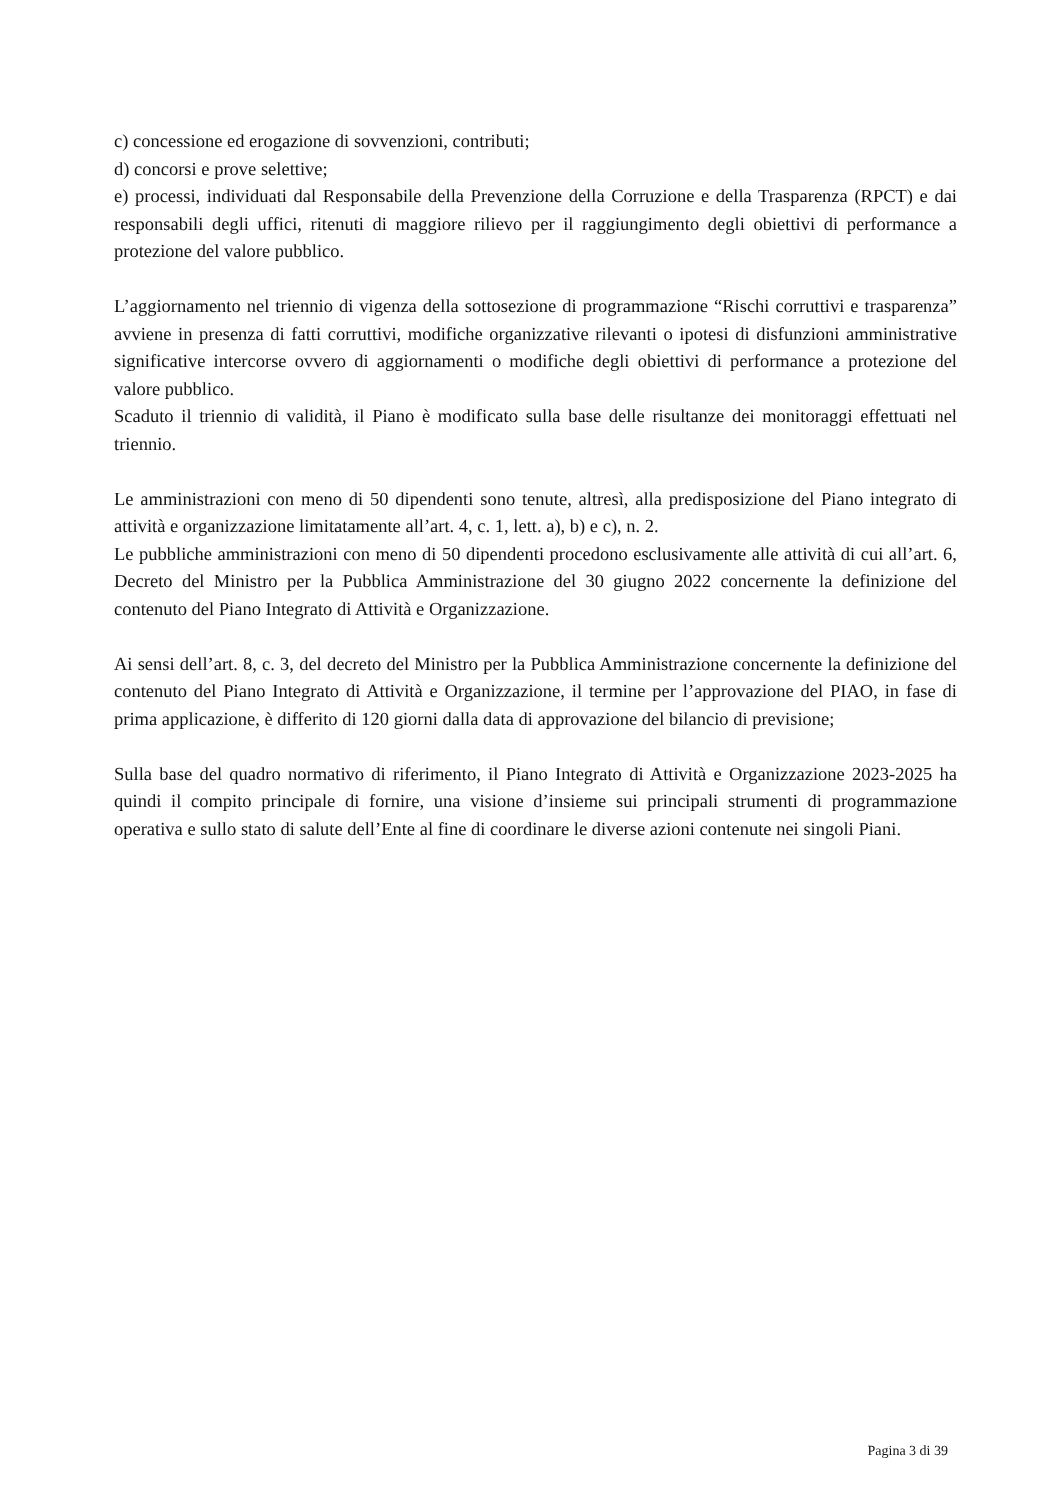c) concessione ed erogazione di sovvenzioni, contributi;
d) concorsi e prove selettive;
e) processi, individuati dal Responsabile della Prevenzione della Corruzione e della Trasparenza (RPCT) e dai responsabili degli uffici, ritenuti di maggiore rilievo per il raggiungimento degli obiettivi di performance a protezione del valore pubblico.
L’aggiornamento nel triennio di vigenza della sottosezione di programmazione “Rischi corruttivi e trasparenza” avviene in presenza di fatti corruttivi, modifiche organizzative rilevanti o ipotesi di disfunzioni amministrative significative intercorse ovvero di aggiornamenti o modifiche degli obiettivi di performance a protezione del valore pubblico.
Scaduto il triennio di validità, il Piano è modificato sulla base delle risultanze dei monitoraggi effettuati nel triennio.
Le amministrazioni con meno di 50 dipendenti sono tenute, altresì, alla predisposizione del Piano integrato di attività e organizzazione limitatamente all’art. 4, c. 1, lett. a), b) e c), n. 2.
Le pubbliche amministrazioni con meno di 50 dipendenti procedono esclusivamente alle attività di cui all’art. 6, Decreto del Ministro per la Pubblica Amministrazione del 30 giugno 2022 concernente la definizione del contenuto del Piano Integrato di Attività e Organizzazione.
Ai sensi dell’art. 8, c. 3, del decreto del Ministro per la Pubblica Amministrazione concernente la definizione del contenuto del Piano Integrato di Attività e Organizzazione, il termine per l’approvazione del PIAO, in fase di prima applicazione, è differito di 120 giorni dalla data di approvazione del bilancio di previsione;
Sulla base del quadro normativo di riferimento, il Piano Integrato di Attività e Organizzazione 2023-2025 ha quindi il compito principale di fornire, una visione d’insieme sui principali strumenti di programmazione operativa e sullo stato di salute dell’Ente al fine di coordinare le diverse azioni contenute nei singoli Piani.
Pagina 3 di 39